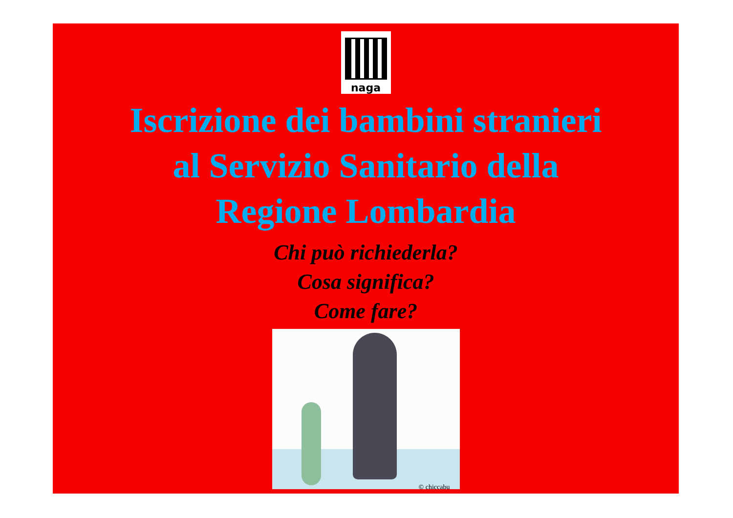naga
Iscrizione dei bambini stranieri
al Servizio Sanitario della
Regione Lombardia
Chi può richiederla?
Cosa significa?
Come fare?
© chiccabu